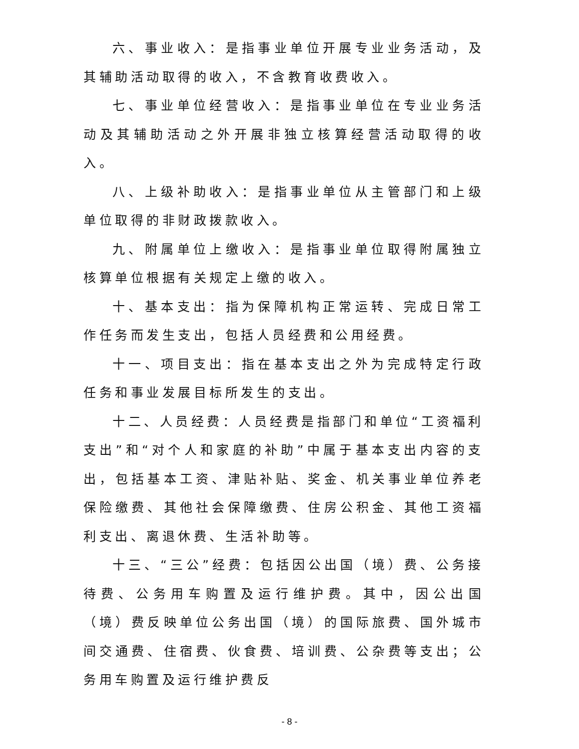六、事业收入：是指事业单位开展专业业务活动，及其辅助活动取得的收入，不含教育收费收入。
七、事业单位经营收入：是指事业单位在专业业务活动及其辅助活动之外开展非独立核算经营活动取得的收入。
八、上级补助收入：是指事业单位从主管部门和上级单位取得的非财政拨款收入。
九、附属单位上缴收入：是指事业单位取得附属独立核算单位根据有关规定上缴的收入。
十、基本支出：指为保障机构正常运转、完成日常工作任务而发生支出，包括人员经费和公用经费。
十一、项目支出：指在基本支出之外为完成特定行政任务和事业发展目标所发生的支出。
十二、人员经费：人员经费是指部门和单位“工资福利支出”和“对个人和家庭的补助”中属于基本支出内容的支出，包括基本工资、津贴补贴、奖金、机关事业单位养老保险缴费、其他社会保障缴费、住房公积金、其他工资福利支出、离退休费、生活补助等。
十三、“三公”经费：包括因公出国（境）费、公务接待费、公务用车购置及运行维护费。其中，因公出国（境）费反映单位公务出国（境）的国际旅费、国外城市间交通费、住宿费、伙食费、培训费、公杂费等支出；公务用车购置及运行维护费反
- 8 -